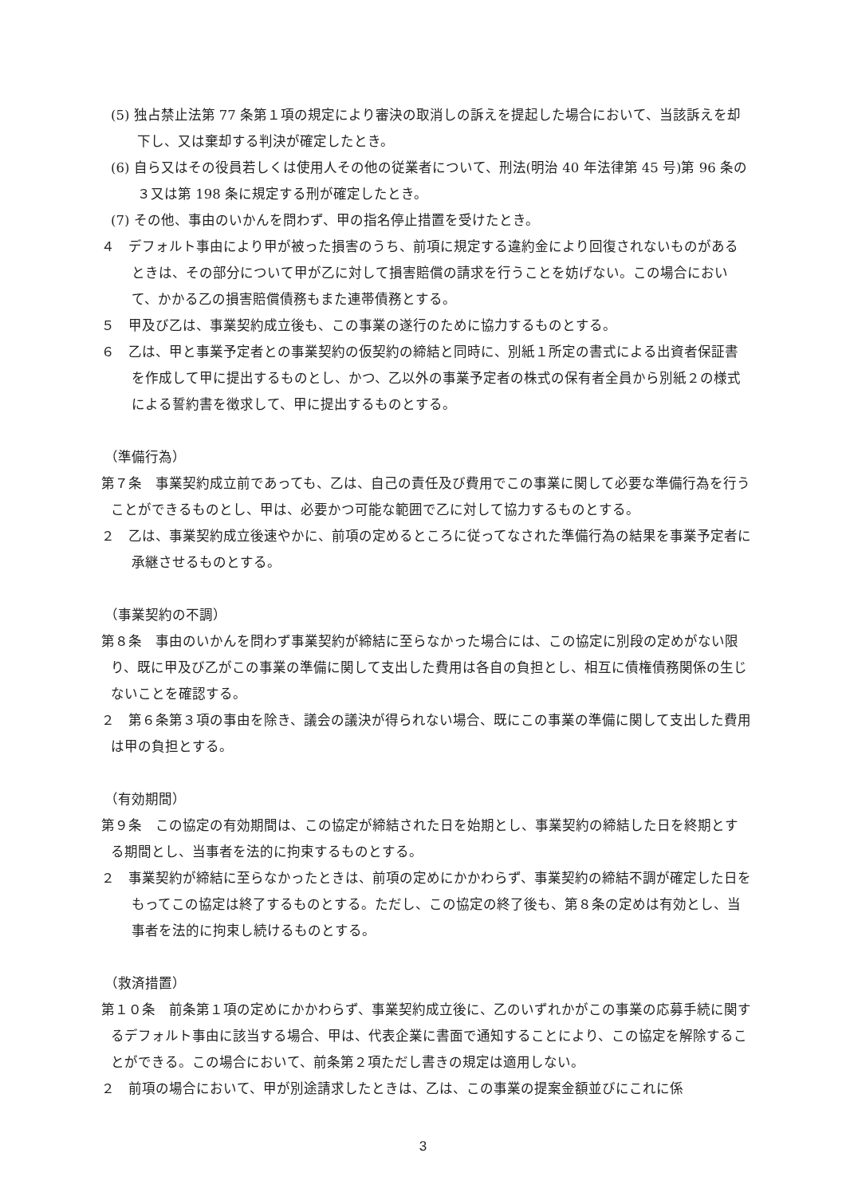(5) 独占禁止法第 77 条第１項の規定により審決の取消しの訴えを提起した場合において、当該訴えを却下し、又は棄却する判決が確定したとき。
(6) 自ら又はその役員若しくは使用人その他の従業者について、刑法(明治 40 年法律第 45 号)第 96 条の３又は第 198 条に規定する刑が確定したとき。
(7) その他、事由のいかんを問わず、甲の指名停止措置を受けたとき。
４　デフォルト事由により甲が被った損害のうち、前項に規定する違約金により回復されないものがあるときは、その部分について甲が乙に対して損害賠償の請求を行うことを妨げない。この場合において、かかる乙の損害賠償債務もまた連帯債務とする。
５　甲及び乙は、事業契約成立後も、この事業の遂行のために協力するものとする。
６　乙は、甲と事業予定者との事業契約の仮契約の締結と同時に、別紙１所定の書式による出資者保証書を作成して甲に提出するものとし、かつ、乙以外の事業予定者の株式の保有者全員から別紙２の様式による誓約書を徴求して、甲に提出するものとする。
（準備行為）
第７条　事業契約成立前であっても、乙は、自己の責任及び費用でこの事業に関して必要な準備行為を行うことができるものとし、甲は、必要かつ可能な範囲で乙に対して協力するものとする。
２　乙は、事業契約成立後速やかに、前項の定めるところに従ってなされた準備行為の結果を事業予定者に承継させるものとする。
（事業契約の不調）
第８条　事由のいかんを問わず事業契約が締結に至らなかった場合には、この協定に別段の定めがない限り、既に甲及び乙がこの事業の準備に関して支出した費用は各自の負担とし、相互に債権債務関係の生じないことを確認する。
２　第６条第３項の事由を除き、議会の議決が得られない場合、既にこの事業の準備に関して支出した費用は甲の負担とする。
（有効期間）
第９条　この協定の有効期間は、この協定が締結された日を始期とし、事業契約の締結した日を終期とする期間とし、当事者を法的に拘束するものとする。
２　事業契約が締結に至らなかったときは、前項の定めにかかわらず、事業契約の締結不調が確定した日をもってこの協定は終了するものとする。ただし、この協定の終了後も、第８条の定めは有効とし、当事者を法的に拘束し続けるものとする。
（救済措置）
第１０条　前条第１項の定めにかかわらず、事業契約成立後に、乙のいずれかがこの事業の応募手続に関するデフォルト事由に該当する場合、甲は、代表企業に書面で通知することにより、この協定を解除することができる。この場合において、前条第２項ただし書きの規定は適用しない。
２　前項の場合において、甲が別途請求したときは、乙は、この事業の提案金額並びにこれに係
3